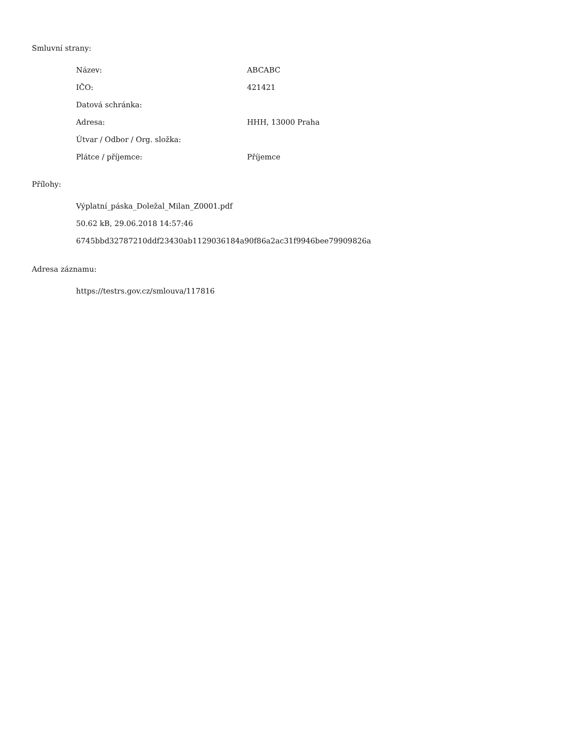Smluvní strany:
| Název: | ABCABC |
| IČO: | 421421 |
| Datová schránka: | |
| Adresa: | HHH, 13000 Praha |
| Útvar / Odbor / Org. složka: | |
| Plátce / příjemce: | Příjemce |
Přílohy:
Výplatní_páska_Doležal_Milan_Z0001.pdf
50.62 kB, 29.06.2018 14:57:46
6745bbd32787210ddf23430ab1129036184a90f86a2ac31f9946bee79909826a
Adresa záznamu:
https://testrs.gov.cz/smlouva/117816